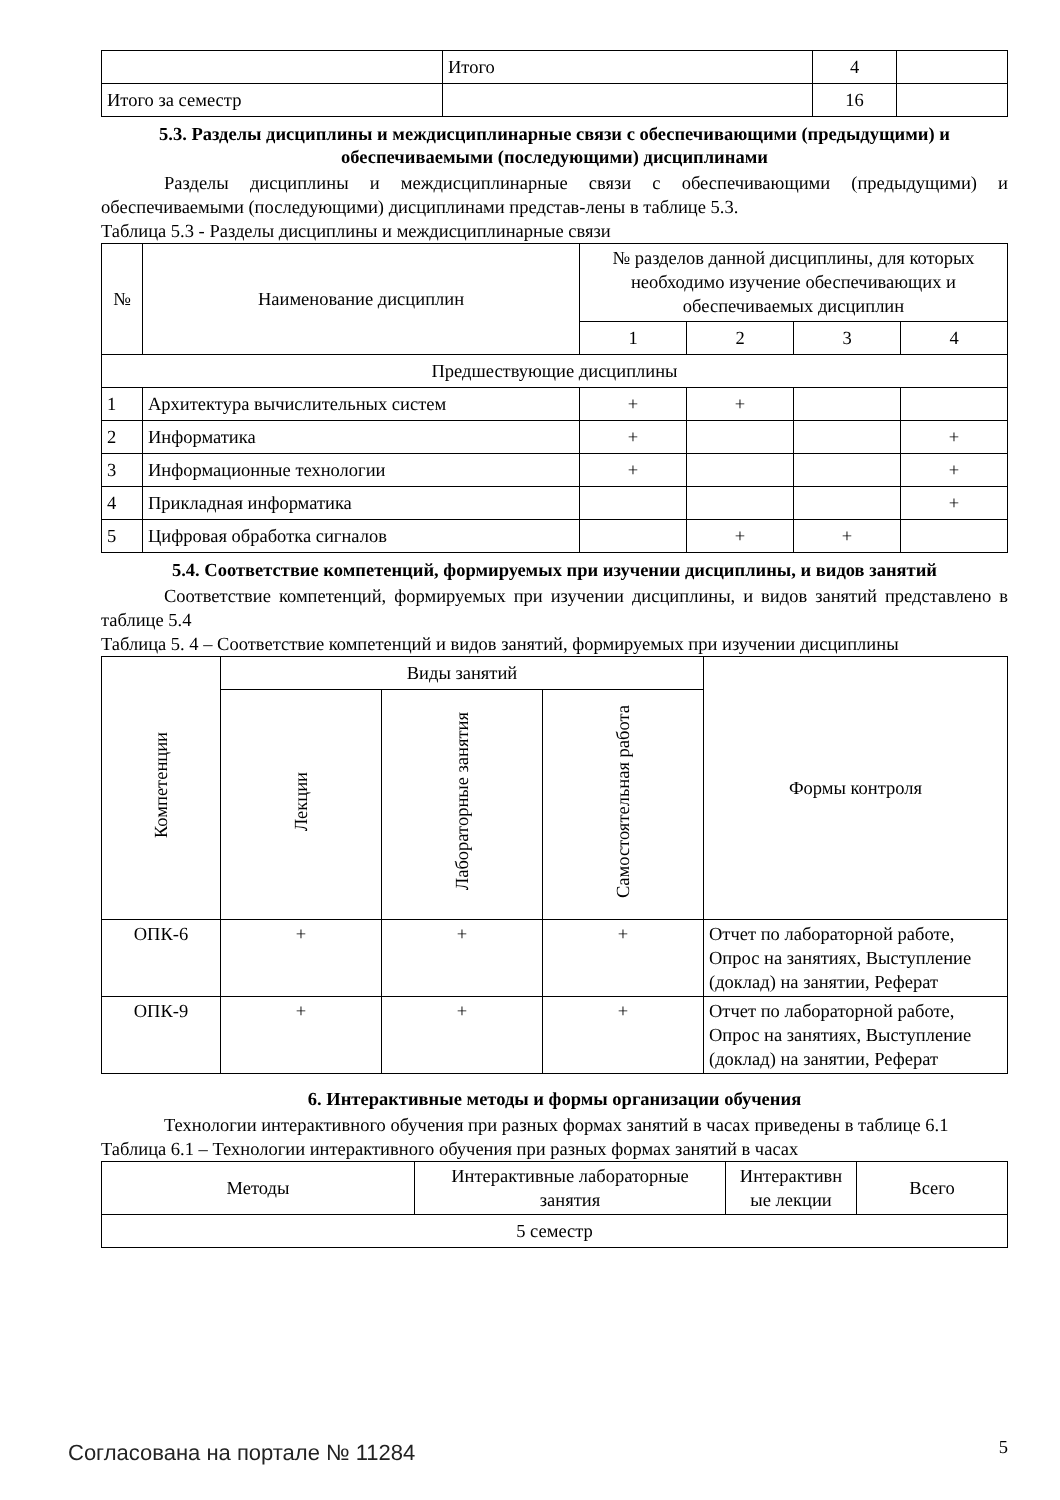| | Итого | 4 | |
| Итого за семестр | | 16 | |
5.3. Разделы дисциплины и междисциплинарные связи с обеспечивающими (предыдущими) и обеспечиваемыми (последующими) дисциплинами
Разделы дисциплины и междисциплинарные связи с обеспечивающими (предыдущими) и обеспечиваемыми (последующими) дисциплинами представ-лены в таблице 5.3.
Таблица 5.3 - Разделы дисциплины и междисциплинарные связи
| № | Наименование дисциплин | № разделов данной дисциплины, для которых необходимо изучение обеспечивающих и обеспечиваемых дисциплин | | | |
| --- | --- | --- | --- | --- | --- |
| | | 1 | 2 | 3 | 4 |
| Предшествующие дисциплины | | | | | |
| 1 | Архитектура вычислительных систем | + | + | | |
| 2 | Информатика | + | | | + |
| 3 | Информационные технологии | + | | | + |
| 4 | Прикладная информатика | | | | + |
| 5 | Цифровая обработка сигналов | | + | + | |
5.4. Соответствие компетенций, формируемых при изучении дисциплины, и видов занятий
Соответствие компетенций, формируемых при изучении дисциплины, и видов занятий представлено в таблице 5.4
Таблица 5. 4 – Соответствие компетенций и видов занятий, формируемых при изучении дисциплины
| Компетенции | Виды занятий | | | Формы контроля |
| --- | --- | --- | --- | --- |
| | Лекции | Лабораторные занятия | Самостоятельная работа | |
| ОПК-6 | + | + | + | Отчет по лабораторной работе, Опрос на занятиях, Выступление (доклад) на занятии, Реферат |
| ОПК-9 | + | + | + | Отчет по лабораторной работе, Опрос на занятиях, Выступление (доклад) на занятии, Реферат |
6. Интерактивные методы и формы организации обучения
Технологии интерактивного обучения при разных формах занятий в часах приведены в таблице 6.1
Таблица 6.1 – Технологии интерактивного обучения при разных формах занятий в часах
| Методы | Интерактивные лабораторные занятия | Интерактивн ые лекции | Всего |
| --- | --- | --- | --- |
| 5 семестр | | | |
Согласована на портале № 11284 5